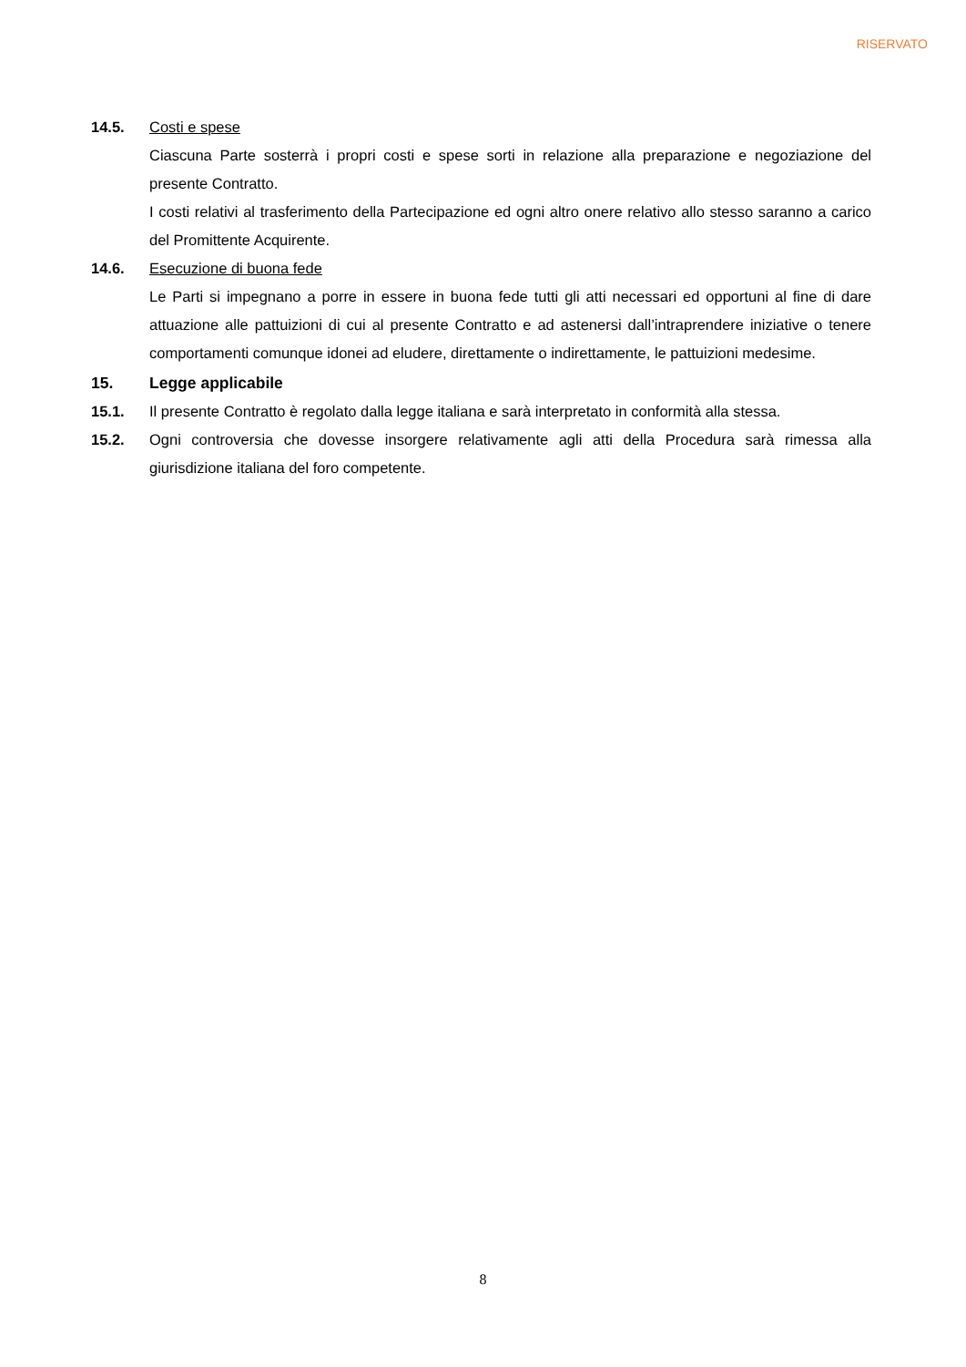RISERVATO
14.5. Costi e spese
Ciascuna Parte sosterrà i propri costi e spese sorti in relazione alla preparazione e negoziazione del presente Contratto.
I costi relativi al trasferimento della Partecipazione ed ogni altro onere relativo allo stesso saranno a carico del Promittente Acquirente.
14.6. Esecuzione di buona fede
Le Parti si impegnano a porre in essere in buona fede tutti gli atti necessari ed opportuni al fine di dare attuazione alle pattuizioni di cui al presente Contratto e ad astenersi dall’intraprendere iniziative o tenere comportamenti comunque idonei ad eludere, direttamente o indirettamente, le pattuizioni medesime.
15. Legge applicabile
15.1. Il presente Contratto è regolato dalla legge italiana e sarà interpretato in conformità alla stessa.
15.2. Ogni controversia che dovesse insorgere relativamente agli atti della Procedura sarà rimessa alla giurisdizione italiana del foro competente.
8